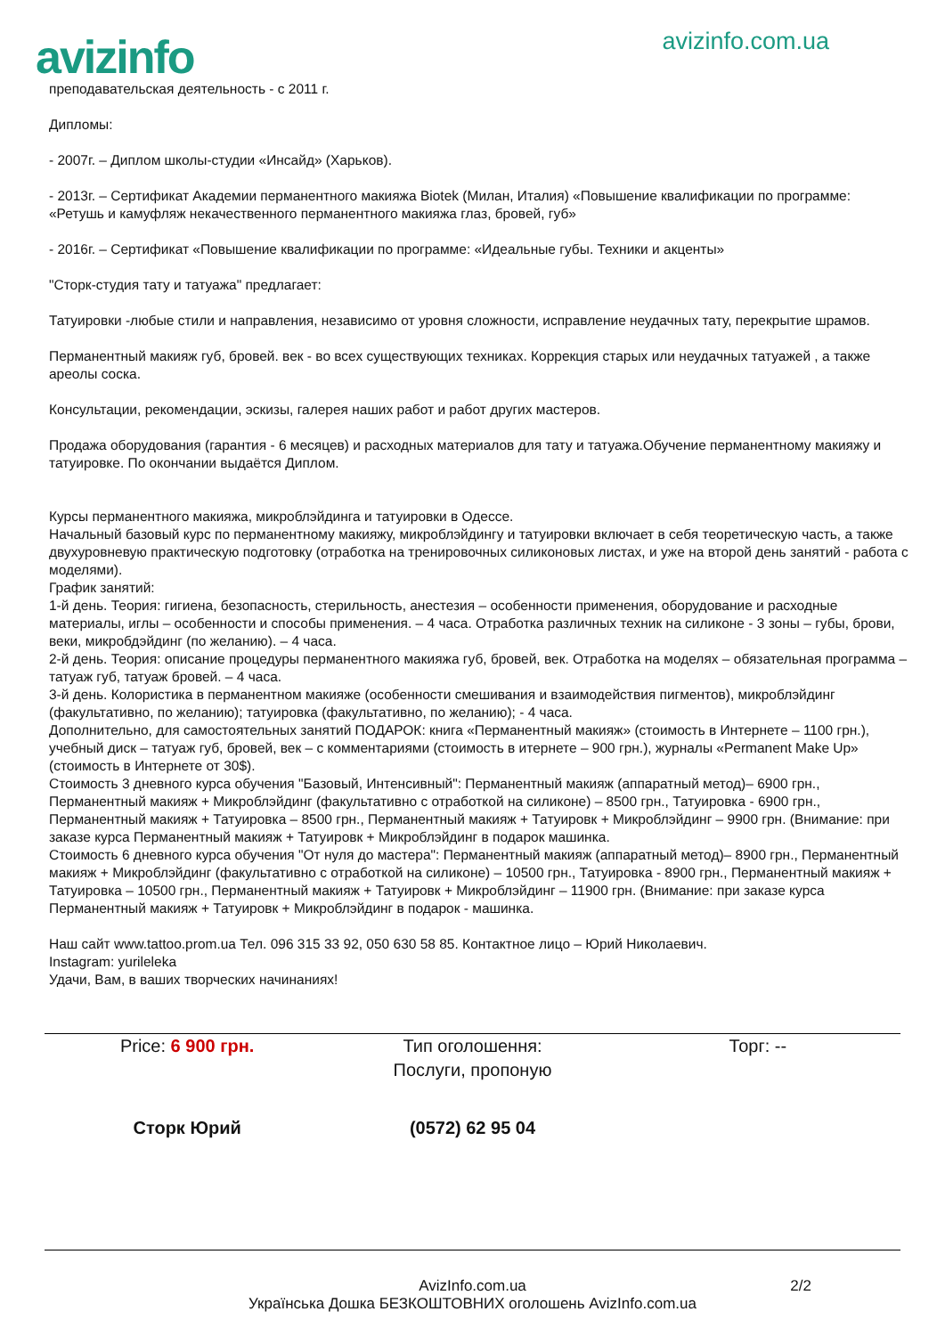avizinfo
avizinfo.com.ua
преподавательская деятельность - с 2011 г.
Дипломы:
- 2007г. – Диплом школы-студии «Инсайд» (Харьков).
- 2013г. – Сертификат Академии перманентного макияжа Biotek (Милан, Италия) «Повышение квалификации по программе: «Ретушь и камуфляж некачественного перманентного макияжа глаз, бровей, губ»
- 2016г. – Сертификат «Повышение квалификации по программе: «Идеальные губы. Техники и акценты»
"Сторк-студия тату и татуажа" предлагает:
Татуировки -любые стили и направления, независимо от уровня сложности, исправление неудачных тату, перекрытие шрамов.
Перманентный макияж губ, бровей. век - во всех существующих техниках. Коррекция старых или неудачных татуажей , а также ареолы соска.
Консультации, рекомендации, эскизы, галерея наших работ и работ других мастеров.
Продажа оборудования (гарантия - 6 месяцев) и расходных материалов для тату и татуажа.Обучение перманентному макияжу и татуировке. По окончании выдаётся Диплом.
Курсы перманентного макияжа, микроблэйдинга и татуировки в Одессе.
Начальный базовый курс по перманентному макияжу, микроблэйдингу и татуировки включает в себя теоретическую часть, а также двухуровневую практическую подготовку (отработка на тренировочных силиконовых листах, и уже на второй день занятий - работа с моделями).
График занятий:
1-й день. Теория: гигиена, безопасность, стерильность, анестезия – особенности применения, оборудование и расходные материалы, иглы – особенности и способы применения. – 4 часа. Отработка различных техник на силиконе - 3 зоны – губы, брови, веки, микробдэйдинг (по желанию). – 4 часа.
2-й день. Теория: описание процедуры перманентного макияжа губ, бровей, век. Отработка на моделях – обязательная программа – татуаж губ, татуаж бровей. – 4 часа.
3-й день. Колористика в перманентном макияже (особенности смешивания и взаимодействия пигментов), микроблэйдинг (факультативно, по желанию); татуировка (факультативно, по желанию); - 4 часа.
Дополнительно, для самостоятельных занятий ПОДАРОК: книга «Перманентный макияж» (стоимость в Интернете – 1100 грн.), учебный диск – татуаж губ, бровей, век – с комментариями (стоимость в итернете – 900 грн.), журналы «Permanent Make Up» (стоимость в Интернете от 30$).
Стоимость 3 дневного курса обучения "Базовый, Интенсивный": Перманентный макияж (аппаратный метод)– 6900 грн., Перманентный макияж + Микроблэйдинг (факультативно с отработкой на силиконе) – 8500 грн., Татуировка - 6900 грн., Перманентный макияж + Татуировка – 8500 грн., Перманентный макияж + Татуировк + Микроблэйдинг – 9900 грн. (Внимание: при заказе курса Перманентный макияж + Татуировк + Микроблэйдинг в подарок машинка.
Стоимость 6 дневного курса обучения "От нуля до мастера": Перманентный макияж (аппаратный метод)– 8900 грн., Перманентный макияж + Микроблэйдинг (факультативно с отработкой на силиконе) – 10500 грн., Татуировка - 8900 грн., Перманентный макияж + Татуировка – 10500 грн., Перманентный макияж + Татуировк + Микроблэйдинг – 11900 грн. (Внимание: при заказе курса Перманентный макияж + Татуировк + Микроблэйдинг в подарок - машинка.
Наш сайт www.tattoo.prom.ua Тел. 096 315 33 92, 050 630 58 85. Контактное лицо – Юрий Николаевич.
Instagram: yurileleka
Удачи, Вам, в ваших творческих начинаниях!
Price: 6 900 грн. Тип оголошення:
Послуги, пропоную
Торг: --
Сторк Юрий (0572) 62 95 04
AvizInfo.com.ua 2/2
Українська Дошка БЕЗКОШТОВНИХ оголошень AvizInfo.com.ua